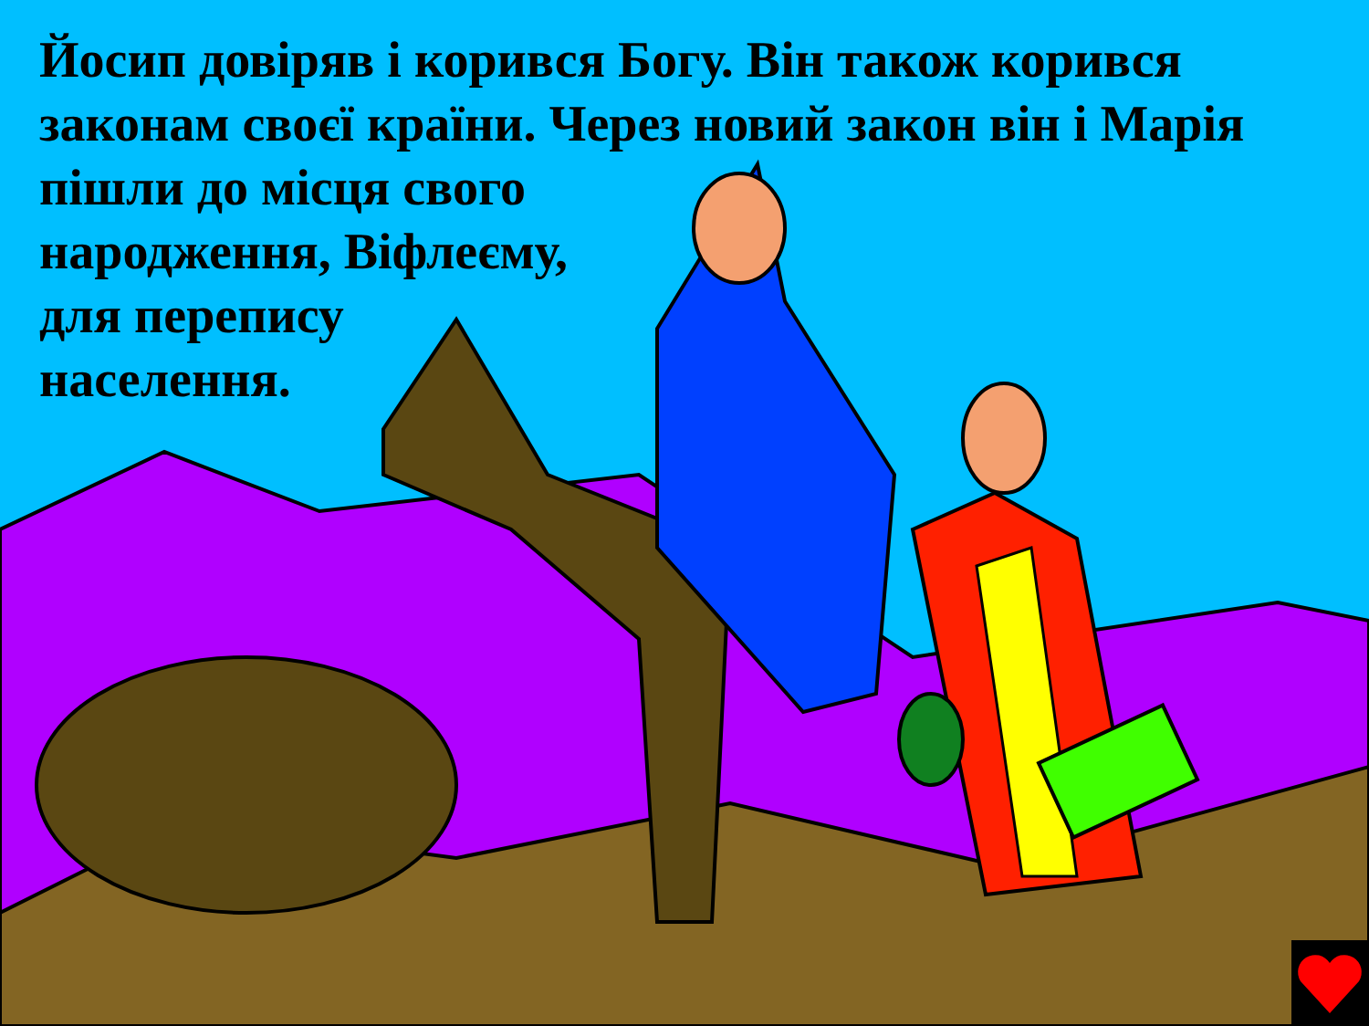Йосип довіряв і корився Богу. Він також корився
законам своєї країни. Через новий закон він і Марія
пішли до місця свого
народження, Віфлеєму,
для перепису
населення.